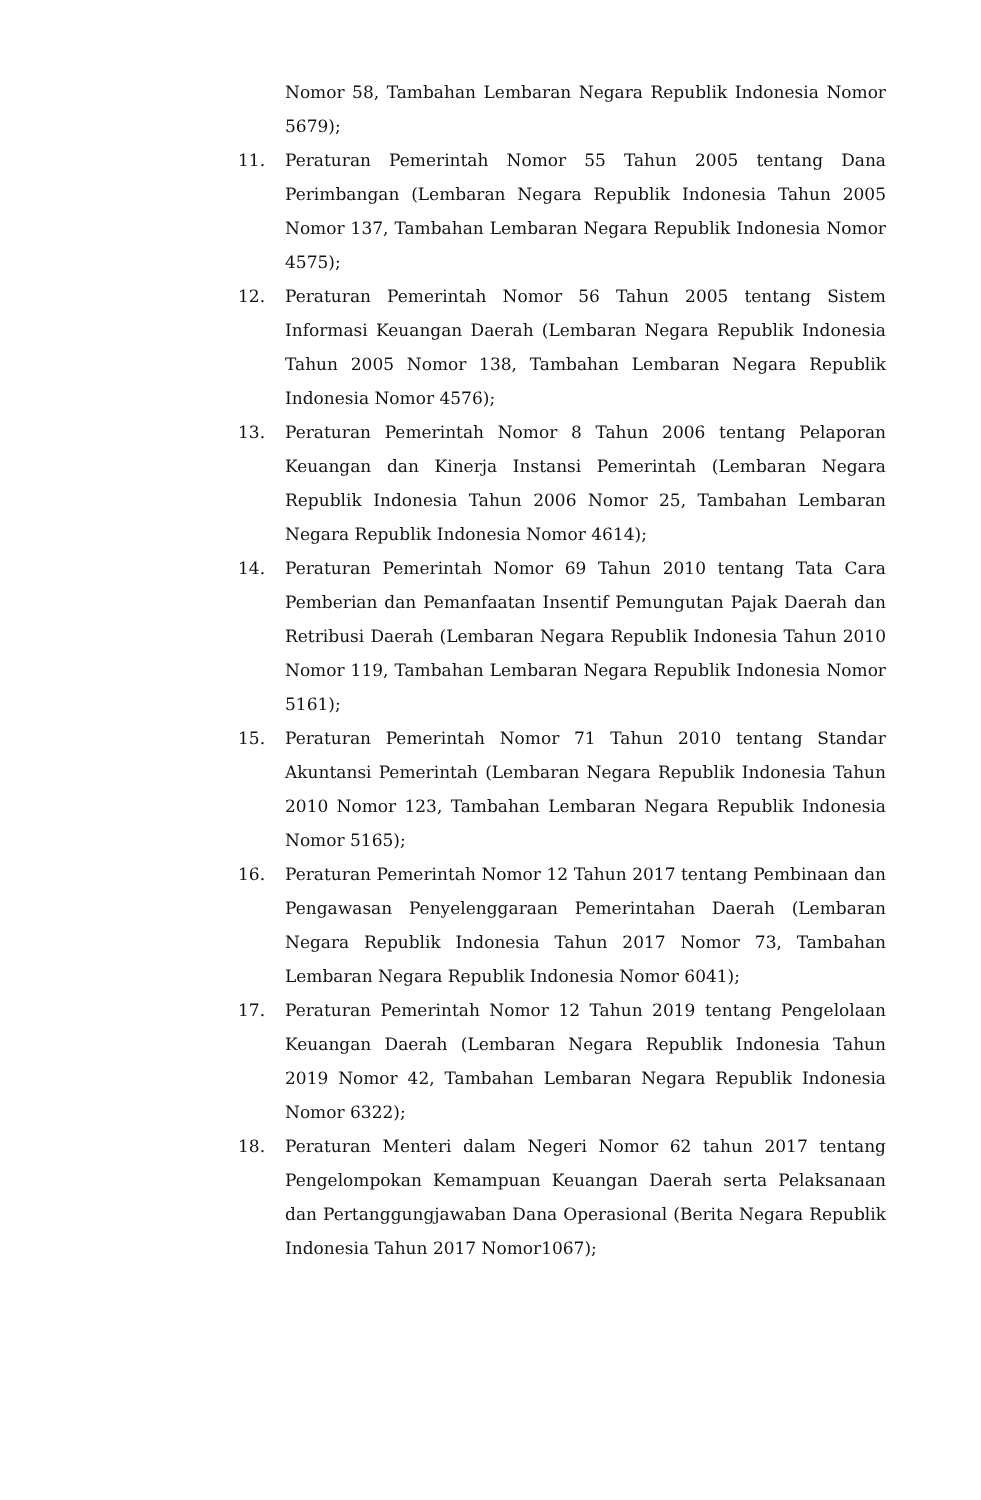Nomor 58, Tambahan Lembaran Negara Republik Indonesia Nomor 5679);
11. Peraturan Pemerintah Nomor 55 Tahun 2005 tentang Dana Perimbangan (Lembaran Negara Republik Indonesia Tahun 2005 Nomor 137, Tambahan Lembaran Negara Republik Indonesia Nomor 4575);
12. Peraturan Pemerintah Nomor 56 Tahun 2005 tentang Sistem Informasi Keuangan Daerah (Lembaran Negara Republik Indonesia Tahun 2005 Nomor 138, Tambahan Lembaran Negara Republik Indonesia Nomor 4576);
13. Peraturan Pemerintah Nomor 8 Tahun 2006 tentang Pelaporan Keuangan dan Kinerja Instansi Pemerintah (Lembaran Negara Republik Indonesia Tahun 2006 Nomor 25, Tambahan Lembaran Negara Republik Indonesia Nomor 4614);
14. Peraturan Pemerintah Nomor 69 Tahun 2010 tentang Tata Cara Pemberian dan Pemanfaatan Insentif Pemungutan Pajak Daerah dan Retribusi Daerah (Lembaran Negara Republik Indonesia Tahun 2010 Nomor 119, Tambahan Lembaran Negara Republik Indonesia Nomor 5161);
15. Peraturan Pemerintah Nomor 71 Tahun 2010 tentang Standar Akuntansi Pemerintah (Lembaran Negara Republik Indonesia Tahun 2010 Nomor 123, Tambahan Lembaran Negara Republik Indonesia Nomor 5165);
16. Peraturan Pemerintah Nomor 12 Tahun 2017 tentang Pembinaan dan Pengawasan Penyelenggaraan Pemerintahan Daerah (Lembaran Negara Republik Indonesia Tahun 2017 Nomor 73, Tambahan Lembaran Negara Republik Indonesia Nomor 6041);
17. Peraturan Pemerintah Nomor 12 Tahun 2019 tentang Pengelolaan Keuangan Daerah (Lembaran Negara Republik Indonesia Tahun 2019 Nomor 42, Tambahan Lembaran Negara Republik Indonesia Nomor 6322);
18. Peraturan Menteri dalam Negeri Nomor 62 tahun 2017 tentang Pengelompokan Kemampuan Keuangan Daerah serta Pelaksanaan dan Pertanggungjawaban Dana Operasional (Berita Negara Republik Indonesia Tahun 2017 Nomor1067);